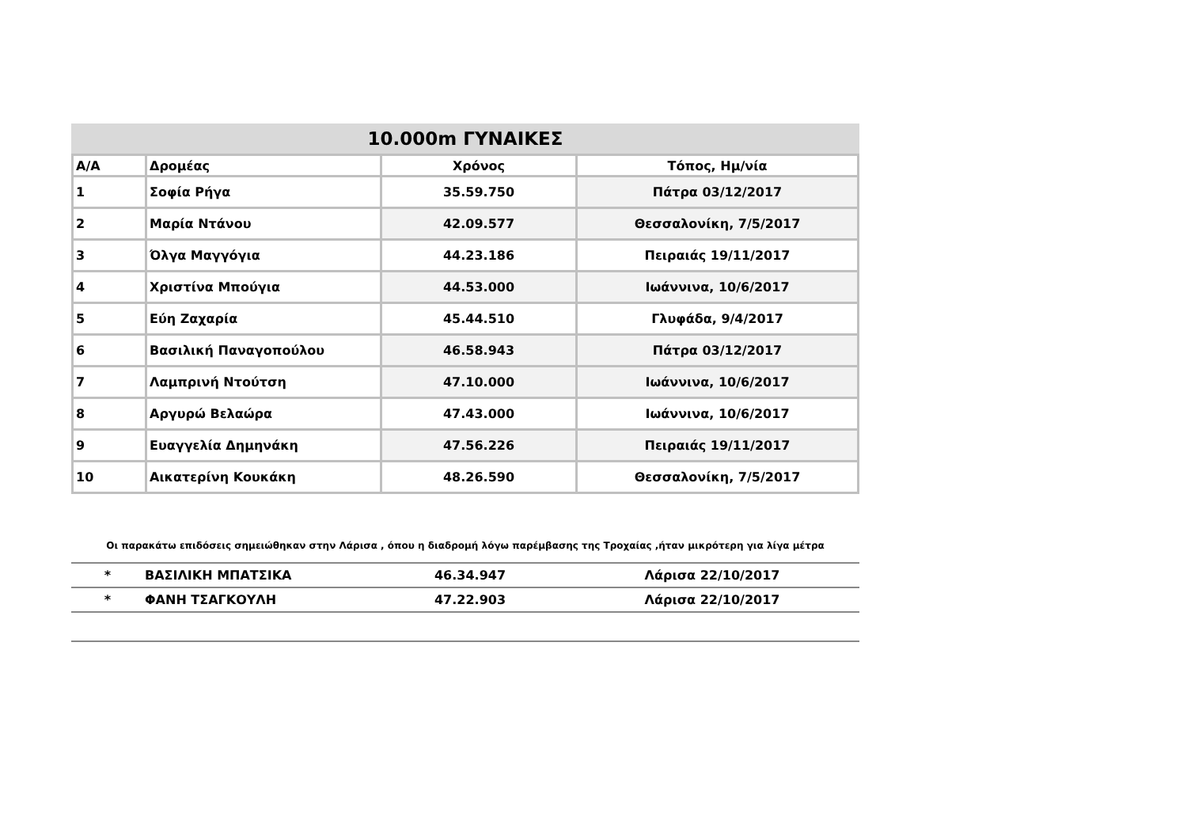10.000m ΓΥΝΑΙΚΕΣ
| Α/Α | Δρομέας | Χρόνος | Τόπος, Ημ/νία |
| --- | --- | --- | --- |
| 1 | Σοφία Ρήγα | 35.59.750 | Πάτρα 03/12/2017 |
| 2 | Μαρία Ντάνου | 42.09.577 | Θεσσαλονίκη, 7/5/2017 |
| 3 | Όλγα Μαγγόγια | 44.23.186 | Πειραιάς 19/11/2017 |
| 4 | Χριστίνα Μπούγια | 44.53.000 | Ιωάννινα, 10/6/2017 |
| 5 | Εύη Ζαχαρία | 45.44.510 | Γλυφάδα, 9/4/2017 |
| 6 | Βασιλική Παναγοπούλου | 46.58.943 | Πάτρα 03/12/2017 |
| 7 | Λαμπρινή Ντούτση | 47.10.000 | Ιωάννινα, 10/6/2017 |
| 8 | Αργυρώ Βελαώρα | 47.43.000 | Ιωάννινα, 10/6/2017 |
| 9 | Ευαγγελία Δημηνάκη | 47.56.226 | Πειραιάς 19/11/2017 |
| 10 | Αικατερίνη Κουκάκη | 48.26.590 | Θεσσαλονίκη, 7/5/2017 |
Οι παρακάτω επιδόσεις σημειώθηκαν στην Λάρισα , όπου η διαδρομή λόγω παρέμβασης της Τροχαίας ,ήταν μικρότερη για λίγα μέτρα
| * | ΒΑΣΙΛΙΚΗ ΜΠΑΤΣΙΚΑ | 46.34.947 | Λάρισα 22/10/2017 |
| * | ΦΑΝΗ ΤΣΑΓΚΟΥΛΗ | 47.22.903 | Λάρισα 22/10/2017 |